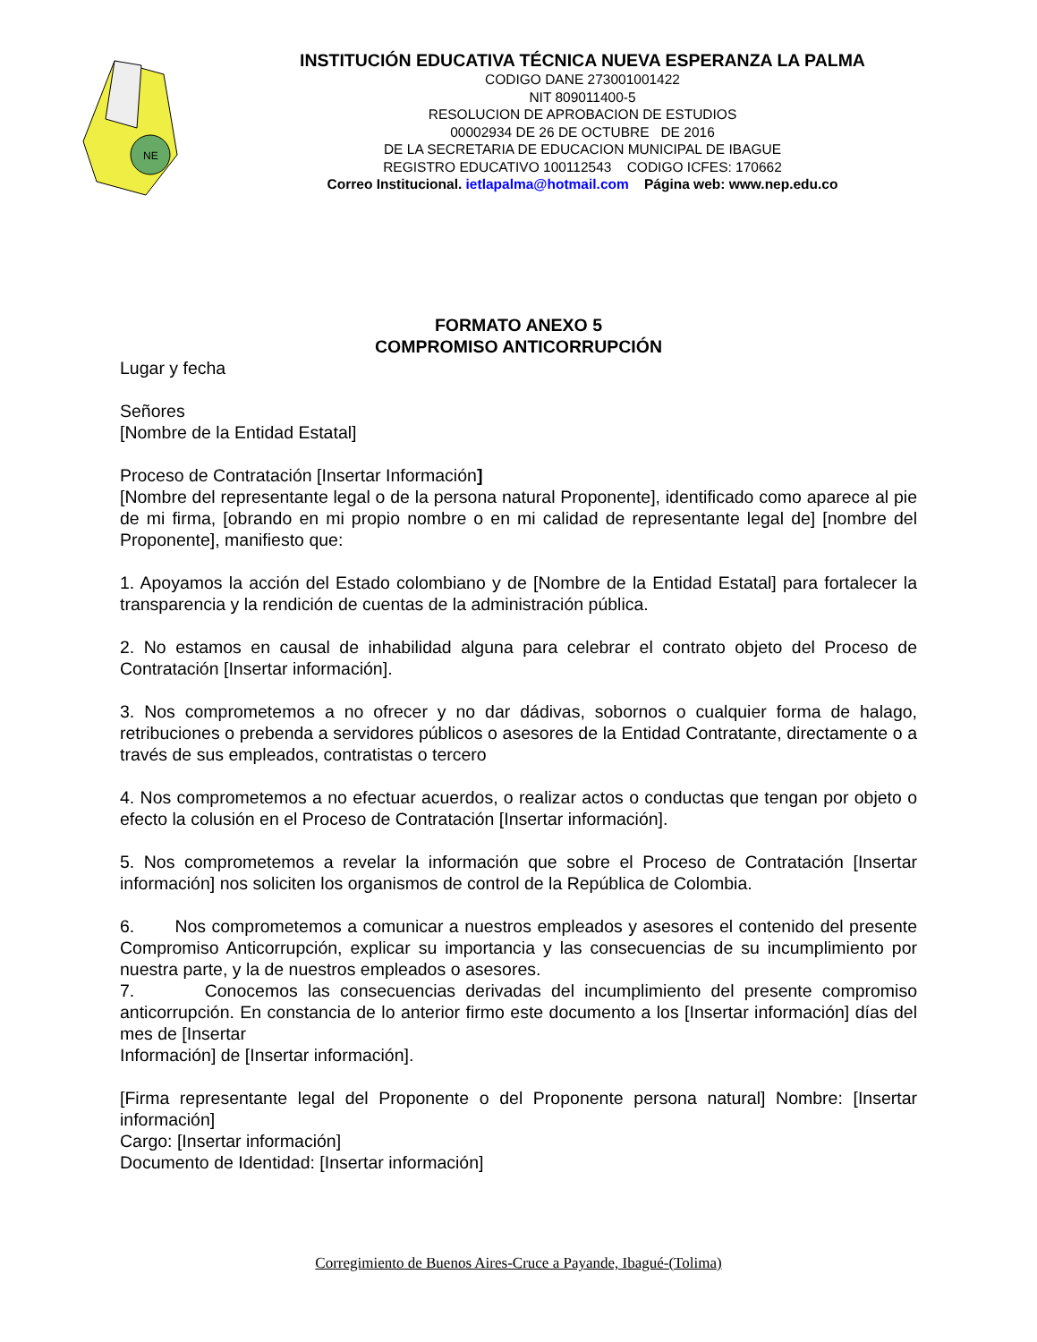NE
INSTITUCIÓN EDUCATIVA TÉCNICA NUEVA ESPERANZA LA PALMA
CODIGO DANE 273001001422
NIT 809011400-5
RESOLUCION DE APROBACION DE ESTUDIOS
00002934 DE 26 DE OCTUBRE DE 2016
DE LA SECRETARIA DE EDUCACION MUNICIPAL DE IBAGUE
REGISTRO EDUCATIVO 100112543 CODIGO ICFES: 170662
Correo Institucional. ietlapalma@hotmail.com Página web: www.nep.edu.co
FORMATO ANEXO 5
COMPROMISO ANTICORRUPCIÓN
Lugar y fecha
Señores
[Nombre de la Entidad Estatal]
Proceso de Contratación [Insertar Información]
[Nombre del representante legal o de la persona natural Proponente], identificado como aparece al pie de mi firma, [obrando en mi propio nombre o en mi calidad de representante legal de] [nombre del Proponente], manifiesto que:
1. Apoyamos la acción del Estado colombiano y de [Nombre de la Entidad Estatal] para fortalecer la transparencia y la rendición de cuentas de la administración pública.
2. No estamos en causal de inhabilidad alguna para celebrar el contrato objeto del Proceso de Contratación [Insertar información].
3. Nos comprometemos a no ofrecer y no dar dádivas, sobornos o cualquier forma de halago, retribuciones o prebenda a servidores públicos o asesores de la Entidad Contratante, directamente o a través de sus empleados, contratistas o tercero
4. Nos comprometemos a no efectuar acuerdos, o realizar actos o conductas que tengan por objeto o efecto la colusión en el Proceso de Contratación [Insertar información].
5. Nos comprometemos a revelar la información que sobre el Proceso de Contratación [Insertar información] nos soliciten los organismos de control de la República de Colombia.
6. Nos comprometemos a comunicar a nuestros empleados y asesores el contenido del presente Compromiso Anticorrupción, explicar su importancia y las consecuencias de su incumplimiento por nuestra parte, y la de nuestros empleados o asesores.
7. Conocemos las consecuencias derivadas del incumplimiento del presente compromiso anticorrupción. En constancia de lo anterior firmo este documento a los [Insertar información] días del mes de [Insertar
Información] de [Insertar información].
[Firma representante legal del Proponente o del Proponente persona natural] Nombre: [Insertar información]
Cargo: [Insertar información]
Documento de Identidad: [Insertar información]
Corregimiento de Buenos Aires-Cruce a Payande, Ibagué-(Tolima)